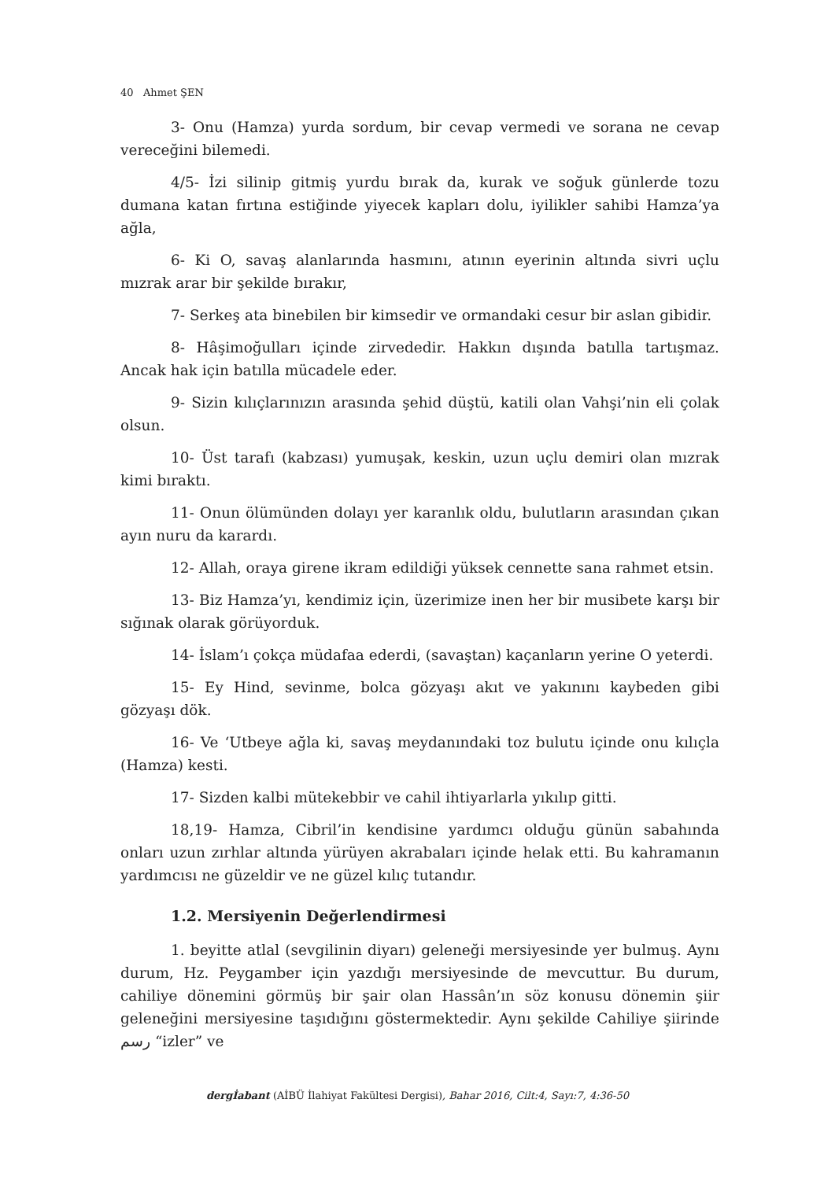40 Ahmet ŞEN
3- Onu (Hamza) yurda sordum, bir cevap vermedi ve sorana ne cevap vereceğini bilemedi.
4/5- İzi silinip gitmiş yurdu bırak da, kurak ve soğuk günlerde tozu dumana katan fırtına estiğinde yiyecek kapları dolu, iyilikler sahibi Hamza’ya ağla,
6- Ki O, savaş alanlarında hasmını, atının eyerinin altında sivri uçlu mızrak arar bir şekilde bırakır,
7- Serkeş ata binebilen bir kimsedir ve ormandaki cesur bir aslan gibidir.
8- Hâşimoğulları içinde zirvededir. Hakkın dışında batılla tartışmaz. Ancak hak için batılla mücadele eder.
9- Sizin kılıçlarınızın arasında şehid düştü, katili olan Vahşi’nin eli çolak olsun.
10- Üst tarafı (kabzası) yumuşak, keskin, uzun uçlu demiri olan mızrak kimi bıraktı.
11- Onun ölümünden dolayı yer karanlık oldu, bulutların arasından çıkan ayın nuru da karardı.
12- Allah, oraya girene ikram edildiği yüksek cennette sana rahmet etsin.
13- Biz Hamza’yı, kendimiz için, üzerimize inen her bir musibete karşı bir sığınak olarak görüyorduk.
14- İslam’ı çokça müdafaa ederdi, (savaştan) kaçanların yerine O yeterdi.
15- Ey Hind, sevinme, bolca gözyaşı akıt ve yakınını kaybeden gibi gözyaşı dök.
16- Ve ‘Utbeye ağla ki, savaş meydanındaki toz bulutu içinde onu kılıçla (Hamza) kesti.
17- Sizden kalbi mütekebbir ve cahil ihtiyarlarla yıkılıp gitti.
18,19- Hamza, Cibril’in kendisine yardımcı olduğu günün sabahında onları uzun zırhlar altında yürüyen akrabaları içinde helak etti. Bu kahramanın yardımcısı ne güzeldir ve ne güzel kılıç tutandır.
1.2. Mersiyenin Değerlendirmesi
1. beyitte atlal (sevgilinin diyarı) geleneği mersiyesinde yer bulmuş. Aynı durum, Hz. Peygamber için yazdığı mersiyesinde de mevcuttur. Bu durum, cahiliye dönemini görmüş bir şair olan Hassân’ın söz konusu dönemin şiir geleneğini mersiyesine taşıdığını göstermektedir. Aynı şekilde Cahiliye şiirinde رسم “izler” ve
dergİabant (AİBÜ İlahiyat Fakültesi Dergisi), Bahar 2016, Cilt:4, Sayı:7, 4:36-50